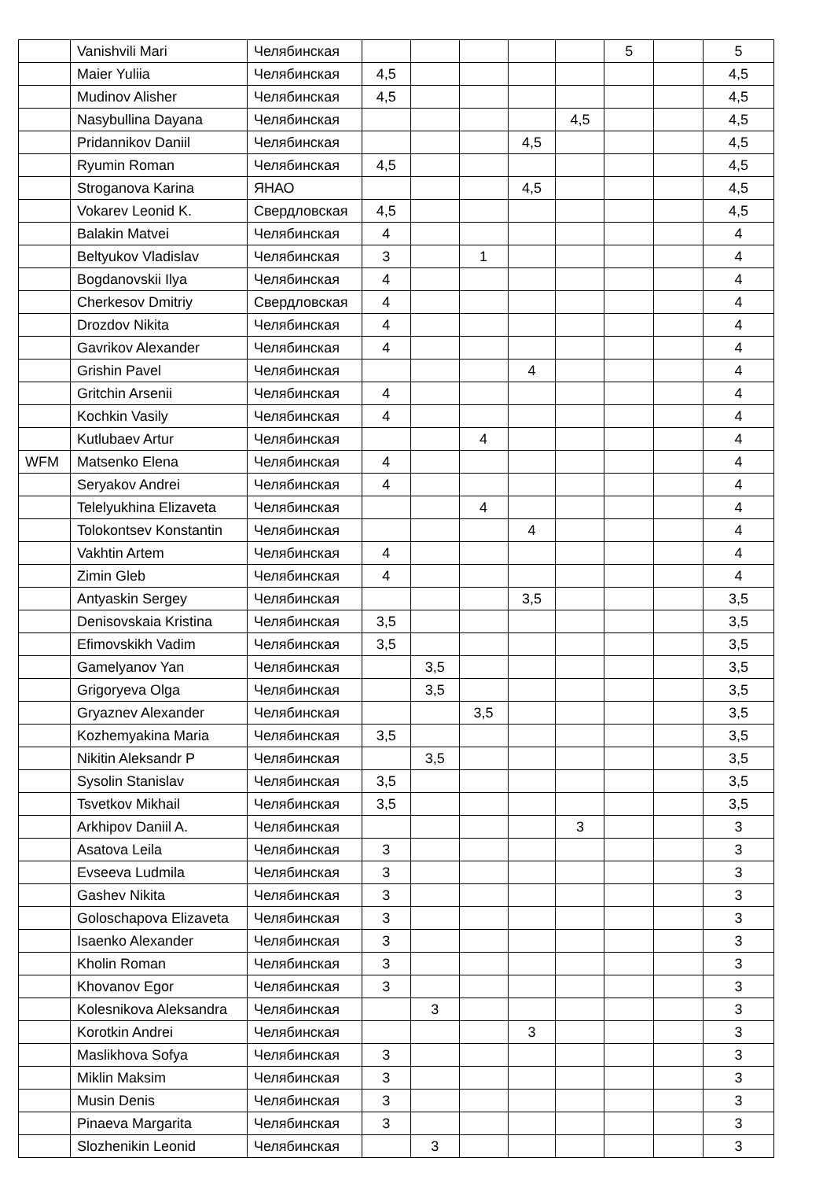| | Vanishvili Mari | Челябинская | | | | | | 5 | | 5 |
| | Maier Yuliia | Челябинская | 4,5 | | | | | | | 4,5 |
| | Mudinov Alisher | Челябинская | 4,5 | | | | | | | 4,5 |
| | Nasybullina Dayana | Челябинская | | | | | 4,5 | | | 4,5 |
| | Pridannikov Daniil | Челябинская | | | | 4,5 | | | | 4,5 |
| | Ryumin Roman | Челябинская | 4,5 | | | | | | | 4,5 |
| | Stroganova Karina | ЯНАО | | | | 4,5 | | | | 4,5 |
| | Vokarev Leonid K. | Свердловская | 4,5 | | | | | | | 4,5 |
| | Balakin Matvei | Челябинская | 4 | | | | | | | 4 |
| | Beltyukov Vladislav | Челябинская | 3 | | 1 | | | | | 4 |
| | Bogdanovskii Ilya | Челябинская | 4 | | | | | | | 4 |
| | Cherkesov Dmitriy | Свердловская | 4 | | | | | | | 4 |
| | Drozdov Nikita | Челябинская | 4 | | | | | | | 4 |
| | Gavrikov Alexander | Челябинская | 4 | | | | | | | 4 |
| | Grishin Pavel | Челябинская | | | | 4 | | | | 4 |
| | Gritchin Arsenii | Челябинская | 4 | | | | | | | 4 |
| | Kochkin Vasily | Челябинская | 4 | | | | | | | 4 |
| | Kutlubaev Artur | Челябинская | | | 4 | | | | | 4 |
| WFM | Matsenko Elena | Челябинская | 4 | | | | | | | 4 |
| | Seryakov Andrei | Челябинская | 4 | | | | | | | 4 |
| | Telelyukhina Elizaveta | Челябинская | | | 4 | | | | | 4 |
| | Tolokontsev Konstantin | Челябинская | | | | 4 | | | | 4 |
| | Vakhtin Artem | Челябинская | 4 | | | | | | | 4 |
| | Zimin Gleb | Челябинская | 4 | | | | | | | 4 |
| | Antyaskin Sergey | Челябинская | | | | 3,5 | | | | 3,5 |
| | Denisovskaia Kristina | Челябинская | 3,5 | | | | | | | 3,5 |
| | Efimovskikh Vadim | Челябинская | 3,5 | | | | | | | 3,5 |
| | Gamelyanov Yan | Челябинская | | 3,5 | | | | | | 3,5 |
| | Grigoryeva Olga | Челябинская | | 3,5 | | | | | | 3,5 |
| | Gryaznev Alexander | Челябинская | | | 3,5 | | | | | 3,5 |
| | Kozhemyakina Maria | Челябинская | 3,5 | | | | | | | 3,5 |
| | Nikitin Aleksandr P | Челябинская | | 3,5 | | | | | | 3,5 |
| | Sysolin Stanislav | Челябинская | 3,5 | | | | | | | 3,5 |
| | Tsvetkov Mikhail | Челябинская | 3,5 | | | | | | | 3,5 |
| | Arkhipov Daniil A. | Челябинская | | | | | 3 | | | 3 |
| | Asatova Leila | Челябинская | 3 | | | | | | | 3 |
| | Evseeva Ludmila | Челябинская | 3 | | | | | | | 3 |
| | Gashev Nikita | Челябинская | 3 | | | | | | | 3 |
| | Goloschapova Elizaveta | Челябинская | 3 | | | | | | | 3 |
| | Isaenko Alexander | Челябинская | 3 | | | | | | | 3 |
| | Kholin Roman | Челябинская | 3 | | | | | | | 3 |
| | Khovanov Egor | Челябинская | 3 | | | | | | | 3 |
| | Kolesnikova Aleksandra | Челябинская | | 3 | | | | | | 3 |
| | Korotkin Andrei | Челябинская | | | | 3 | | | | 3 |
| | Maslikhova Sofya | Челябинская | 3 | | | | | | | 3 |
| | Miklin Maksim | Челябинская | 3 | | | | | | | 3 |
| | Musin Denis | Челябинская | 3 | | | | | | | 3 |
| | Pinaeva Margarita | Челябинская | 3 | | | | | | | 3 |
| | Slozhenikin Leonid | Челябинская | | 3 | | | | | | 3 |